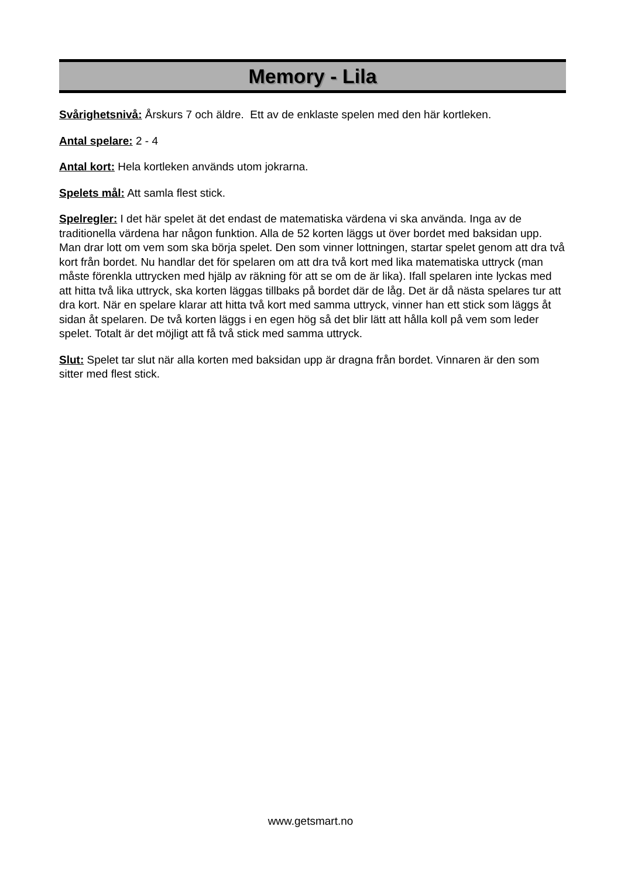Memory - Lila
Svårighetsnivå: Årskurs 7 och äldre. Ett av de enklaste spelen med den här kortleken.
Antal spelare: 2 - 4
Antal kort: Hela kortleken används utom jokrarna.
Spelets mål: Att samla flest stick.
Spelregler: I det här spelet ät det endast de matematiska värdena vi ska använda. Inga av de traditionella värdena har någon funktion. Alla de 52 korten läggs ut över bordet med baksidan upp. Man drar lott om vem som ska börja spelet. Den som vinner lottningen, startar spelet genom att dra två kort från bordet. Nu handlar det för spelaren om att dra två kort med lika matematiska uttryck (man måste förenkla uttrycken med hjälp av räkning för att se om de är lika). Ifall spelaren inte lyckas med att hitta två lika uttryck, ska korten läggas tillbaks på bordet där de låg. Det är då nästa spelares tur att dra kort. När en spelare klarar att hitta två kort med samma uttryck, vinner han ett stick som läggs åt sidan åt spelaren. De två korten läggs i en egen hög så det blir lätt att hålla koll på vem som leder spelet. Totalt är det möjligt att få två stick med samma uttryck.
Slut: Spelet tar slut när alla korten med baksidan upp är dragna från bordet. Vinnaren är den som sitter med flest stick.
www.getsmart.no